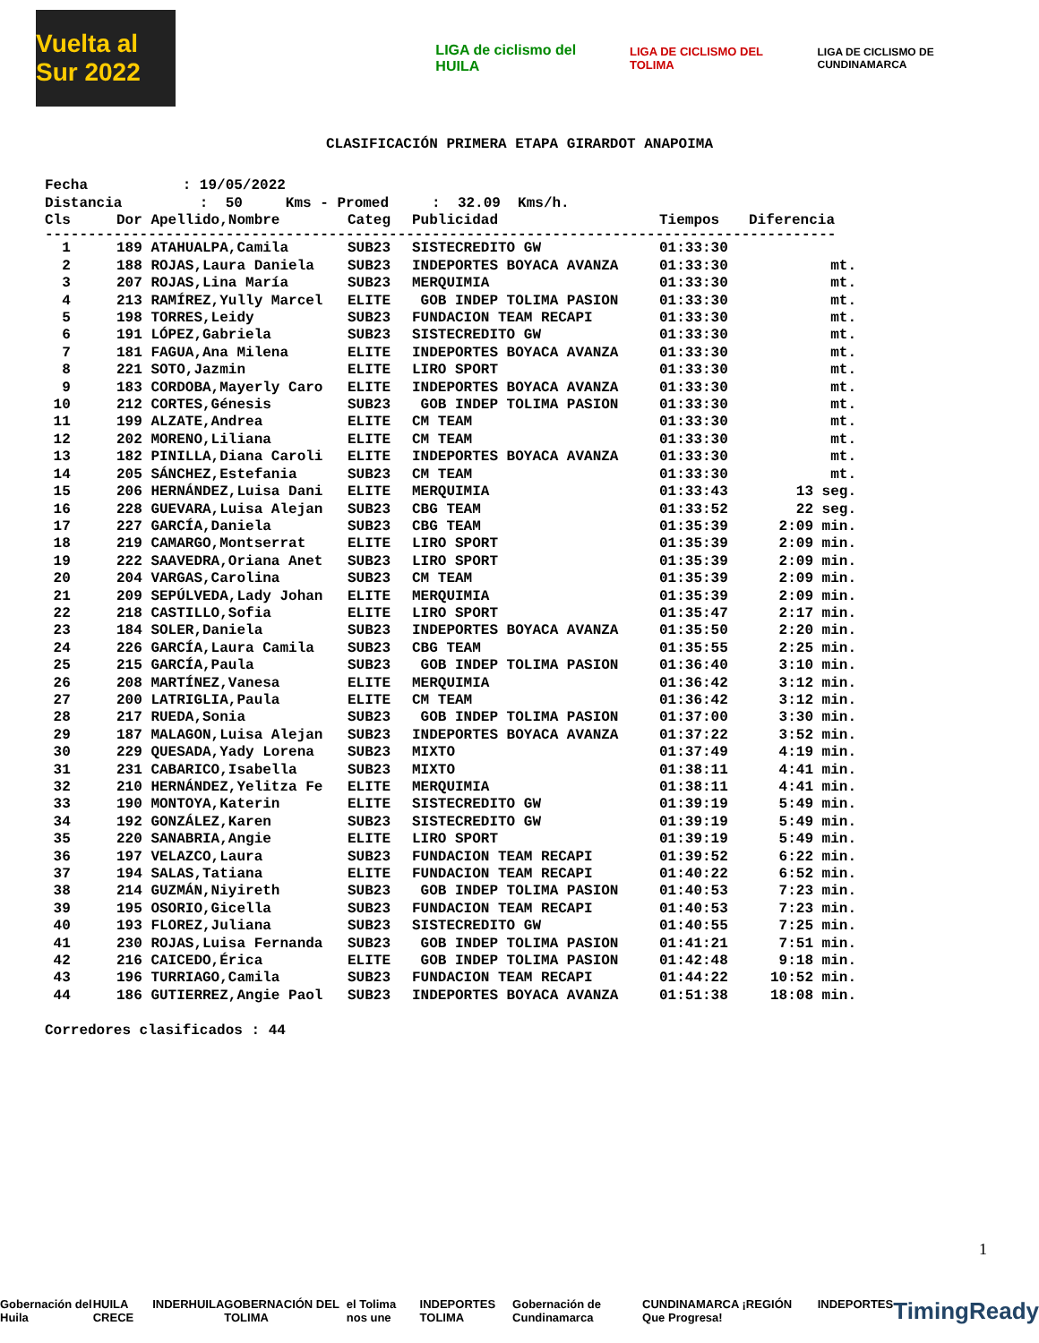Vuelta al Sur 2022
LIGA de ciclismo del HUILA
LIGA DE CICLISMO DEL TOLIMA
LIGA DE CICLISMO DE CUNDINAMARCA
CLASIFICACIÓN PRIMERA ETAPA GIRARDOT ANAPOIMA
Fecha : 19/05/2022 Distancia : 50 Kms - Promed : 32.09 Kms/h.
| Cls | Dor Apellido,Nombre | Categ | Publicidad | Tiempos | Diferencia |
| --- | --- | --- | --- | --- | --- |
| -------------------------------------------------------------------------------------------- | | | | | |
| 1 | 189 ATAHUALPA,Camila | SUB23 | SISTECREDITO GW | 01:33:30 | |
| 2 | 188 ROJAS,Laura Daniela | SUB23 | INDEPORTES BOYACA AVANZA | 01:33:30 | mt. |
| 3 | 207 ROJAS,Lina María | SUB23 | MERQUIMIA | 01:33:30 | mt. |
| 4 | 213 RAMÍREZ,Yully Marcel | ELITE | GOB INDEP TOLIMA PASION | 01:33:30 | mt. |
| 5 | 198 TORRES,Leidy | SUB23 | FUNDACION TEAM RECAPI | 01:33:30 | mt. |
| 6 | 191 LÓPEZ,Gabriela | SUB23 | SISTECREDITO GW | 01:33:30 | mt. |
| 7 | 181 FAGUA,Ana Milena | ELITE | INDEPORTES BOYACA AVANZA | 01:33:30 | mt. |
| 8 | 221 SOTO,Jazmin | ELITE | LIRO SPORT | 01:33:30 | mt. |
| 9 | 183 CORDOBA,Mayerly Caro | ELITE | INDEPORTES BOYACA AVANZA | 01:33:30 | mt. |
| 10 | 212 CORTES,Génesis | SUB23 | GOB INDEP TOLIMA PASION | 01:33:30 | mt. |
| 11 | 199 ALZATE,Andrea | ELITE | CM TEAM | 01:33:30 | mt. |
| 12 | 202 MORENO,Liliana | ELITE | CM TEAM | 01:33:30 | mt. |
| 13 | 182 PINILLA,Diana Caroli | ELITE | INDEPORTES BOYACA AVANZA | 01:33:30 | mt. |
| 14 | 205 SÁNCHEZ,Estefania | SUB23 | CM TEAM | 01:33:30 | mt. |
| 15 | 206 HERNÁNDEZ,Luisa Dani | ELITE | MERQUIMIA | 01:33:43 | 13 seg. |
| 16 | 228 GUEVARA,Luisa Alejan | SUB23 | CBG TEAM | 01:33:52 | 22 seg. |
| 17 | 227 GARCÍA,Daniela | SUB23 | CBG TEAM | 01:35:39 | 2:09 min. |
| 18 | 219 CAMARGO,Montserrat | ELITE | LIRO SPORT | 01:35:39 | 2:09 min. |
| 19 | 222 SAAVEDRA,Oriana Anet | SUB23 | LIRO SPORT | 01:35:39 | 2:09 min. |
| 20 | 204 VARGAS,Carolina | SUB23 | CM TEAM | 01:35:39 | 2:09 min. |
| 21 | 209 SEPÚLVEDA,Lady Johan | ELITE | MERQUIMIA | 01:35:39 | 2:09 min. |
| 22 | 218 CASTILLO,Sofia | ELITE | LIRO SPORT | 01:35:47 | 2:17 min. |
| 23 | 184 SOLER,Daniela | SUB23 | INDEPORTES BOYACA AVANZA | 01:35:50 | 2:20 min. |
| 24 | 226 GARCÍA,Laura Camila | SUB23 | CBG TEAM | 01:35:55 | 2:25 min. |
| 25 | 215 GARCÍA,Paula | SUB23 | GOB INDEP TOLIMA PASION | 01:36:40 | 3:10 min. |
| 26 | 208 MARTÍNEZ,Vanesa | ELITE | MERQUIMIA | 01:36:42 | 3:12 min. |
| 27 | 200 LATRIGLIA,Paula | ELITE | CM TEAM | 01:36:42 | 3:12 min. |
| 28 | 217 RUEDA,Sonia | SUB23 | GOB INDEP TOLIMA PASION | 01:37:00 | 3:30 min. |
| 29 | 187 MALAGON,Luisa Alejan | SUB23 | INDEPORTES BOYACA AVANZA | 01:37:22 | 3:52 min. |
| 30 | 229 QUESADA,Yady Lorena | SUB23 | MIXTO | 01:37:49 | 4:19 min. |
| 31 | 231 CABARICO,Isabella | SUB23 | MIXTO | 01:38:11 | 4:41 min. |
| 32 | 210 HERNÁNDEZ,Yelitza Fe | ELITE | MERQUIMIA | 01:38:11 | 4:41 min. |
| 33 | 190 MONTOYA,Katerin | ELITE | SISTECREDITO GW | 01:39:19 | 5:49 min. |
| 34 | 192 GONZÁLEZ,Karen | SUB23 | SISTECREDITO GW | 01:39:19 | 5:49 min. |
| 35 | 220 SANABRIA,Angie | ELITE | LIRO SPORT | 01:39:19 | 5:49 min. |
| 36 | 197 VELAZCO,Laura | SUB23 | FUNDACION TEAM RECAPI | 01:39:52 | 6:22 min. |
| 37 | 194 SALAS,Tatiana | ELITE | FUNDACION TEAM RECAPI | 01:40:22 | 6:52 min. |
| 38 | 214 GUZMÁN,Niyireth | SUB23 | GOB INDEP TOLIMA PASION | 01:40:53 | 7:23 min. |
| 39 | 195 OSORIO,Gicella | SUB23 | FUNDACION TEAM RECAPI | 01:40:53 | 7:23 min. |
| 40 | 193 FLOREZ,Juliana | SUB23 | SISTECREDITO GW | 01:40:55 | 7:25 min. |
| 41 | 230 ROJAS,Luisa Fernanda | SUB23 | GOB INDEP TOLIMA PASION | 01:41:21 | 7:51 min. |
| 42 | 216 CAICEDO,Érica | ELITE | GOB INDEP TOLIMA PASION | 01:42:48 | 9:18 min. |
| 43 | 196 TURRIAGO,Camila | SUB23 | FUNDACION TEAM RECAPI | 01:44:22 | 10:52 min. |
| 44 | 186 GUTIERREZ,Angie Paol | SUB23 | INDEPORTES BOYACA AVANZA | 01:51:38 | 18:08 min. |
Corredores clasificados : 44
1
Gobernación del Huila HUILA CRECE INDERHUILA GOBERNACIÓN DEL TOLIMA el Tolima nos une INDEPORTES TOLIMA Gobernación de Cundinamarca CUNDINAMARCA ¡REGIÓN Que Progresa! INDEPORTES TimingReady